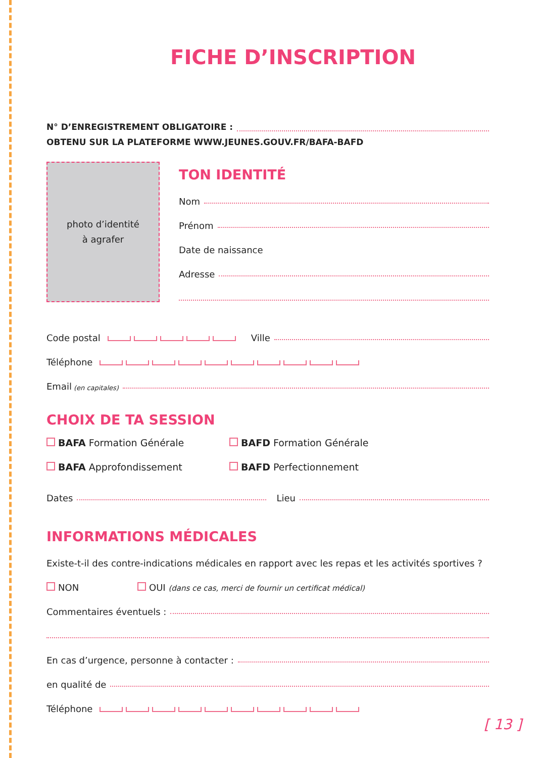FICHE D’INSCRIPTION
N° D’ENREGISTREMENT OBLIGATOIRE :
OBTENU SUR LA PLATEFORME WWW.JEUNES.GOUV.FR/BAFA-BAFD
photo d’identité
à agrafer
TON IDENTITÉ
Nom
Prénom
Date de naissance
Adresse
Code postal Ville
Téléphone
Email (en capitales)
CHOIX DE TA SESSION
BAFA Formation Générale
BAFA Approfondissement
BAFD Formation Générale
BAFD Perfectionnement
Dates Lieu
INFORMATIONS MÉDICALES
Existe-t-il des contre-indications médicales en rapport avec les repas et les activités sportives ?
NON OUI (dans ce cas, merci de fournir un certificat médical)
Commentaires éventuels :
En cas d’urgence, personne à contacter :
en qualité de
Téléphone
[ 13 ]